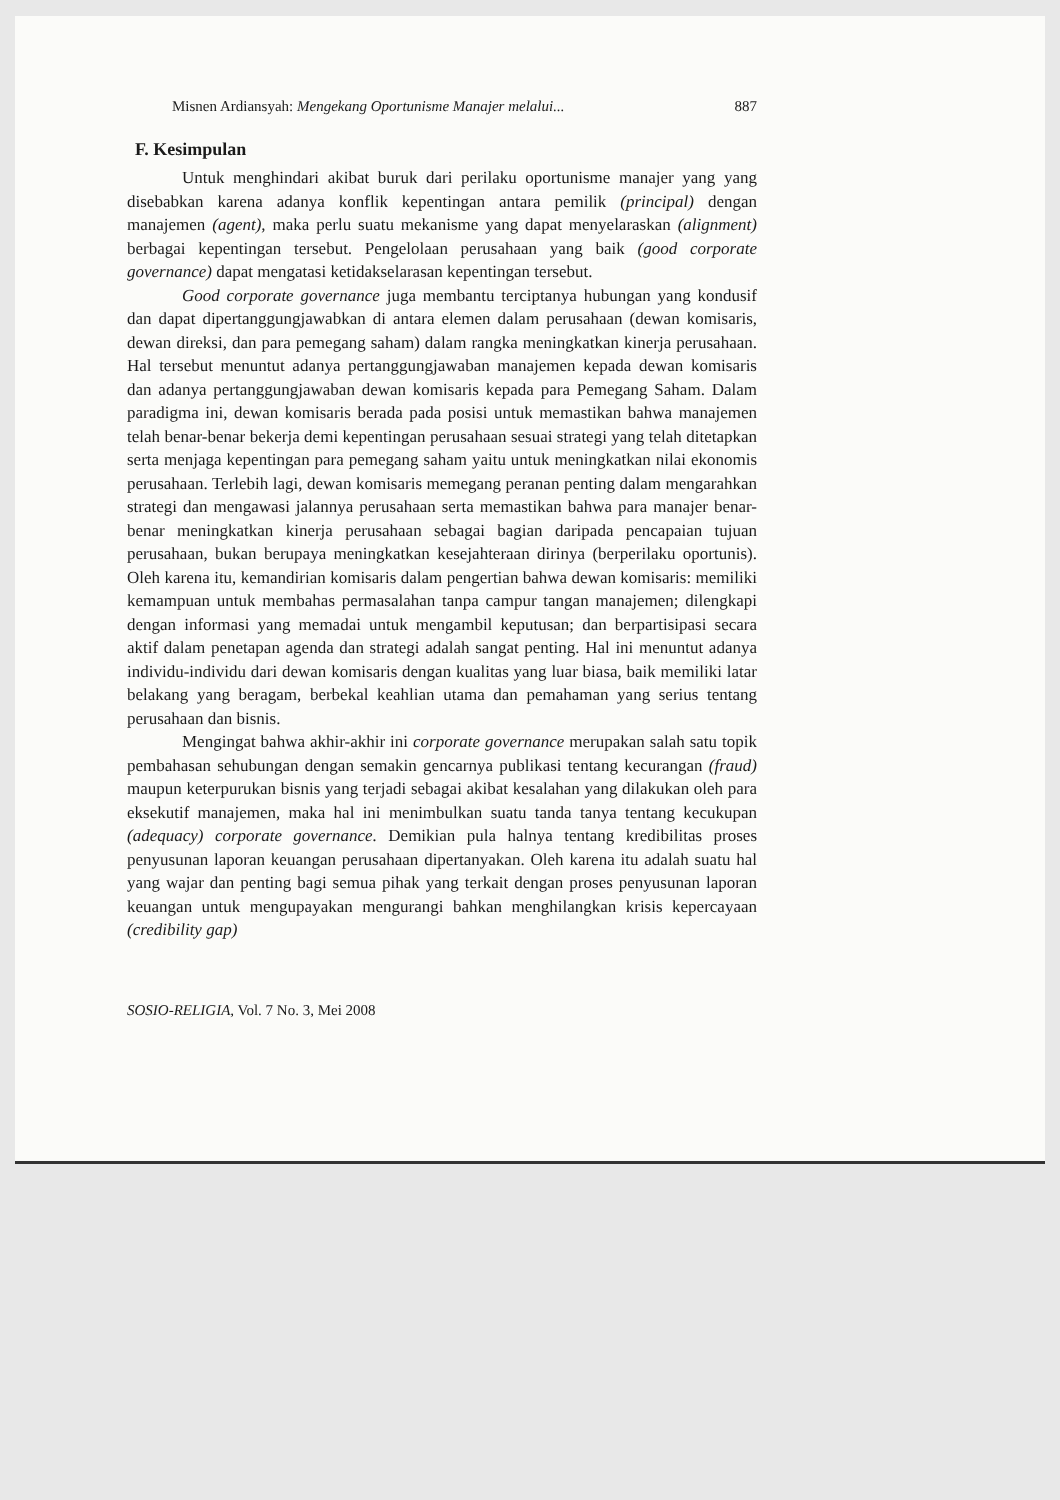Misnen Ardiansyah: Mengekang Oportunisme Manajer melalui... 887
F. Kesimpulan
Untuk menghindari akibat buruk dari perilaku oportunisme manajer yang yang disebabkan karena adanya konflik kepentingan antara pemilik (principal) dengan manajemen (agent), maka perlu suatu mekanisme yang dapat menyelaraskan (alignment) berbagai kepentingan tersebut. Pengelolaan perusahaan yang baik (good corporate governance) dapat mengatasi ketidakselarasan kepentingan tersebut.
Good corporate governance juga membantu terciptanya hubungan yang kondusif dan dapat dipertanggungjawabkan di antara elemen dalam perusahaan (dewan komisaris, dewan direksi, dan para pemegang saham) dalam rangka meningkatkan kinerja perusahaan. Hal tersebut menuntut adanya pertanggungjawaban manajemen kepada dewan komisaris dan adanya pertanggungjawaban dewan komisaris kepada para Pemegang Saham. Dalam paradigma ini, dewan komisaris berada pada posisi untuk memastikan bahwa manajemen telah benar-benar bekerja demi kepentingan perusahaan sesuai strategi yang telah ditetapkan serta menjaga kepentingan para pemegang saham yaitu untuk meningkatkan nilai ekonomis perusahaan. Terlebih lagi, dewan komisaris memegang peranan penting dalam mengarahkan strategi dan mengawasi jalannya perusahaan serta memastikan bahwa para manajer benar-benar meningkatkan kinerja perusahaan sebagai bagian daripada pencapaian tujuan perusahaan, bukan berupaya meningkatkan kesejahteraan dirinya (berperilaku oportunis). Oleh karena itu, kemandirian komisaris dalam pengertian bahwa dewan komisaris: memiliki kemampuan untuk membahas permasalahan tanpa campur tangan manajemen; dilengkapi dengan informasi yang memadai untuk mengambil keputusan; dan berpartisipasi secara aktif dalam penetapan agenda dan strategi adalah sangat penting. Hal ini menuntut adanya individu-individu dari dewan komisaris dengan kualitas yang luar biasa, baik memiliki latar belakang yang beragam, berbekal keahlian utama dan pemahaman yang serius tentang perusahaan dan bisnis.
Mengingat bahwa akhir-akhir ini corporate governance merupakan salah satu topik pembahasan sehubungan dengan semakin gencarnya publikasi tentang kecurangan (fraud) maupun keterpurukan bisnis yang terjadi sebagai akibat kesalahan yang dilakukan oleh para eksekutif manajemen, maka hal ini menimbulkan suatu tanda tanya tentang kecukupan (adequacy) corporate governance. Demikian pula halnya tentang kredibilitas proses penyusunan laporan keuangan perusahaan dipertanyakan. Oleh karena itu adalah suatu hal yang wajar dan penting bagi semua pihak yang terkait dengan proses penyusunan laporan keuangan untuk mengupayakan mengurangi bahkan menghilangkan krisis kepercayaan (credibility gap)
SOSIO-RELIGIA, Vol. 7 No. 3, Mei 2008